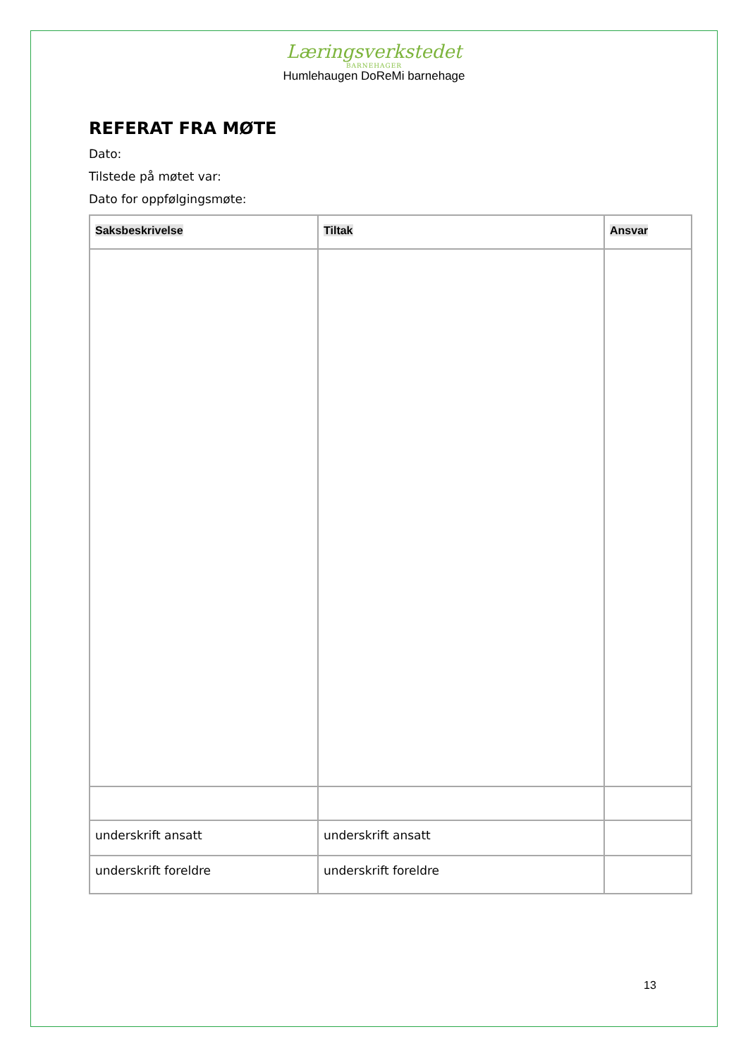Læringsverkstedet
BARNEHAGER
Humlehaugen DoReMi barnehage
REFERAT FRA MØTE
Dato:
Tilstede på møtet var:
Dato for oppfølgingsmøte:
| Saksbeskrivelse | Tiltak | Ansvar |
| --- | --- | --- |
| underskrift ansatt | underskrift ansatt | |
| underskrift foreldre | underskrift foreldre | |
13